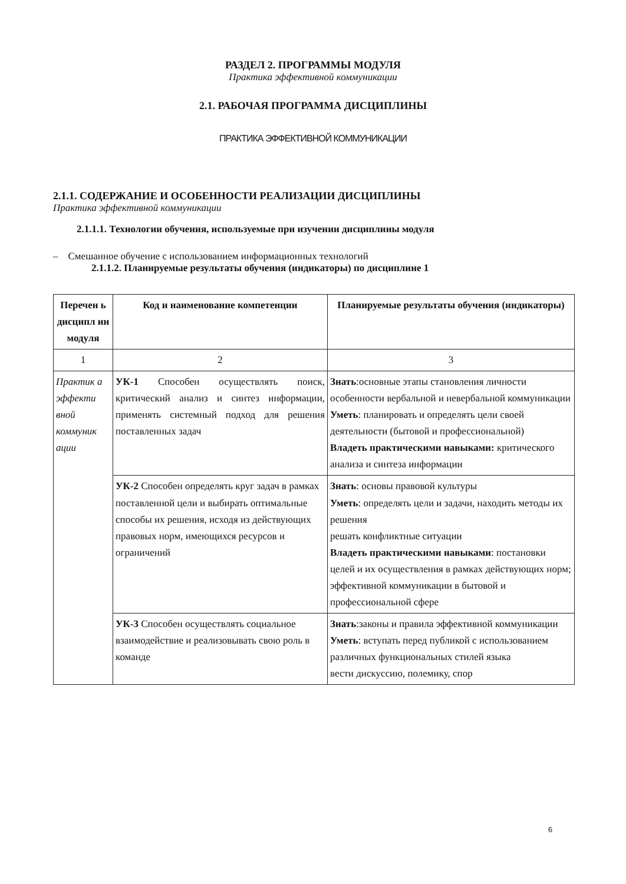РАЗДЕЛ 2. ПРОГРАММЫ МОДУЛЯ
Практика эффективной коммуникации
2.1. РАБОЧАЯ ПРОГРАММА ДИСЦИПЛИНЫ
ПРАКТИКА ЭФФЕКТИВНОЙ КОММУНИКАЦИИ
2.1.1. СОДЕРЖАНИЕ И ОСОБЕННОСТИ РЕАЛИЗАЦИИ ДИСЦИПЛИНЫ
Практика эффективной коммуникации
2.1.1.1. Технологии обучения, используемые при изучении дисциплины модуля
– Смешанное обучение с использованием информационных технологий
2.1.1.2. Планируемые результаты обучения (индикаторы) по дисциплине 1
| Перечен ь дисципл ин модуля | Код и наименование компетенции | Планируемые результаты обучения (индикаторы) |
| --- | --- | --- |
| 1 | 2 | 3 |
| Практик а эффекти вной коммуник ации | УК-1 Способен осуществлять поиск, критический анализ и синтез информации, применять системный подход для решения поставленных задач | Знать :основные этапы становления личности особенности вербальной и невербальной коммуникации Уметь : планировать и определять цели своей деятельности (бытовой и профессиональной) Владеть практическими навыками: критического анализа и синтеза информации |
| | УК-2 Способен определять круг задач в рамках поставленной цели и выбирать оптимальные способы их решения, исходя из действующих правовых норм, имеющихся ресурсов и ограничений | Знать : основы правовой культуры Уметь : определять цели и задачи, находить методы их решения решать конфликтные ситуации Владеть практическими навыками : постановки целей и их осуществления в рамках действующих норм; эффективной коммуникации в бытовой и профессиональной сфере |
| | УК-3 Способен осуществлять социальное взаимодействие и реализовывать свою роль в команде | Знать :законы и правила эффективной коммуникации Уметь : вступать перед публикой с использованием различных функциональных стилей языка вести дискуссию, полемику, спор |
6